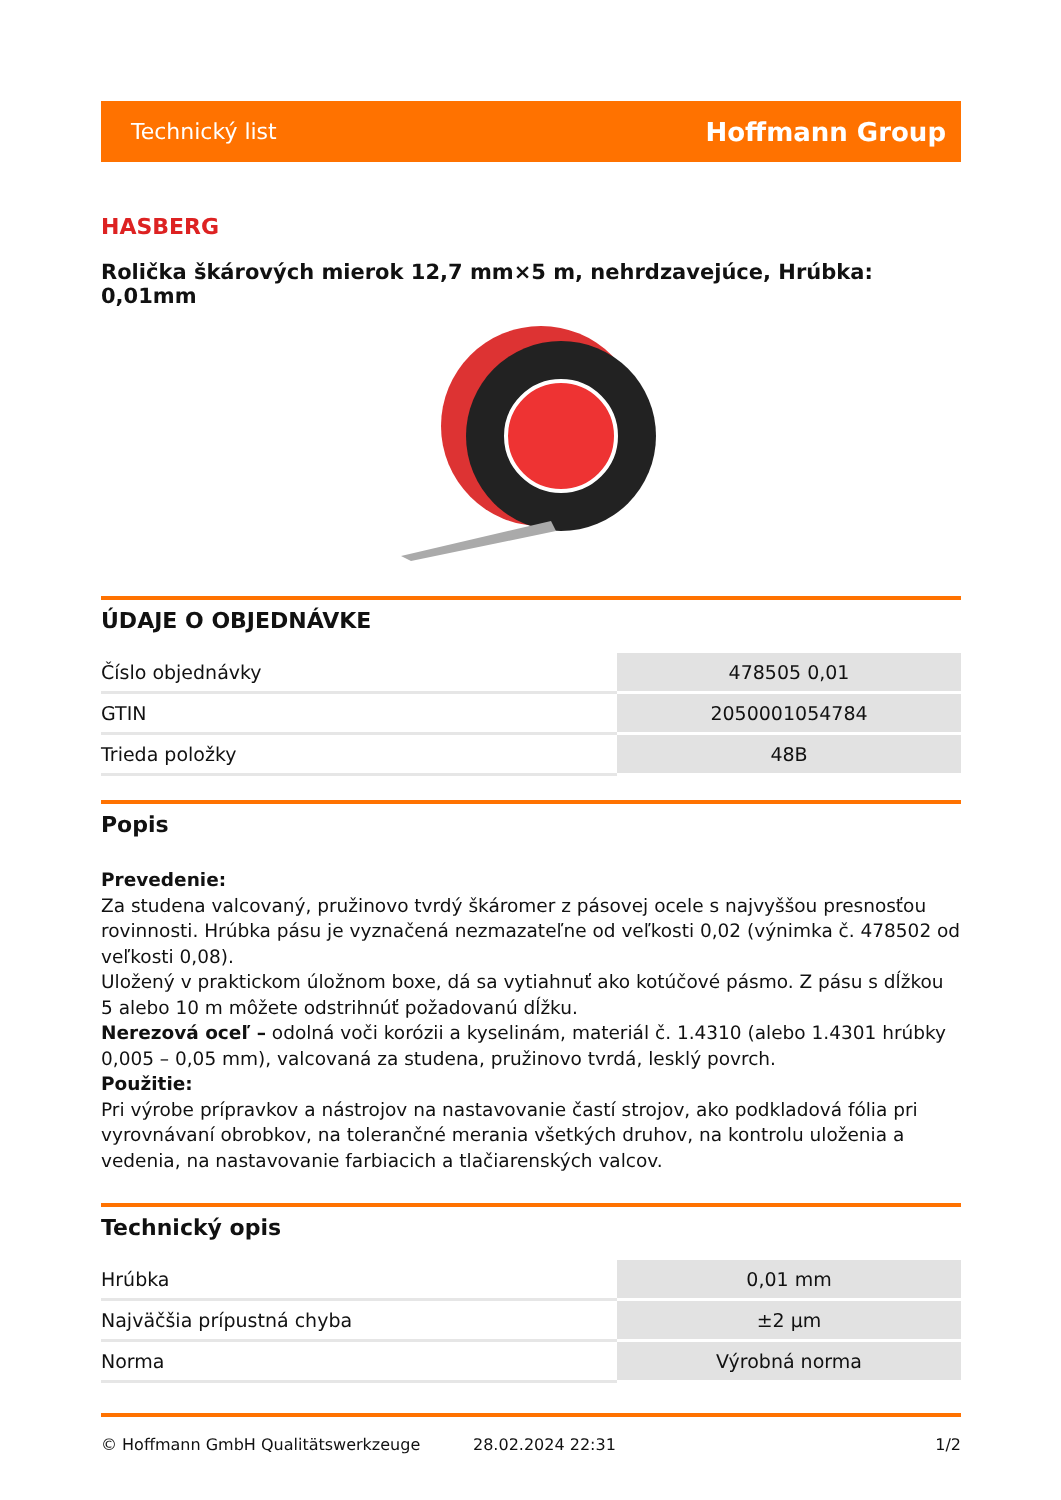Technický list Hoffmann Group
HASBERG
Rolička škárových mierok 12,7 mm×5 m, nehrdzavejúce, Hrúbka: 0,01mm
ÚDAJE O OBJEDNÁVKE
| Číslo objednávky | 478505 0,01 |
| GTIN | 2050001054784 |
| Trieda položky | 48B |
Popis
Prevedenie:
Za studena valcovaný, pružinovo tvrdý škáromer z pásovej ocele s najvyššou presnosťou rovinnosti. Hrúbka pásu je vyznačená nezmazateľne od veľkosti 0,02 (výnimka č. 478502 od veľkosti 0,08).
Uložený v praktickom úložnom boxe, dá sa vytiahnuť ako kotúčové pásmo. Z pásu s dĺžkou 5 alebo 10 m môžete odstrihnúť požadovanú dĺžku.
Nerezová oceľ – odolná voči korózii a kyselinám, materiál č. 1.4310 (alebo 1.4301 hrúbky 0,005 – 0,05 mm), valcovaná za studena, pružinovo tvrdá, lesklý povrch.
Použitie:
Pri výrobe prípravkov a nástrojov na nastavovanie častí strojov, ako podkladová fólia pri vyrovnávaní obrobkov, na tolerančné merania všetkých druhov, na kontrolu uloženia a vedenia, na nastavovanie farbiacich a tlačiarenských valcov.
Technický opis
| Hrúbka | 0,01 mm |
| Najväčšia prípustná chyba | ±2 µm |
| Norma | Výrobná norma |
© Hoffmann GmbH Qualitätswerkzeuge 28.02.2024 22:31 1/2